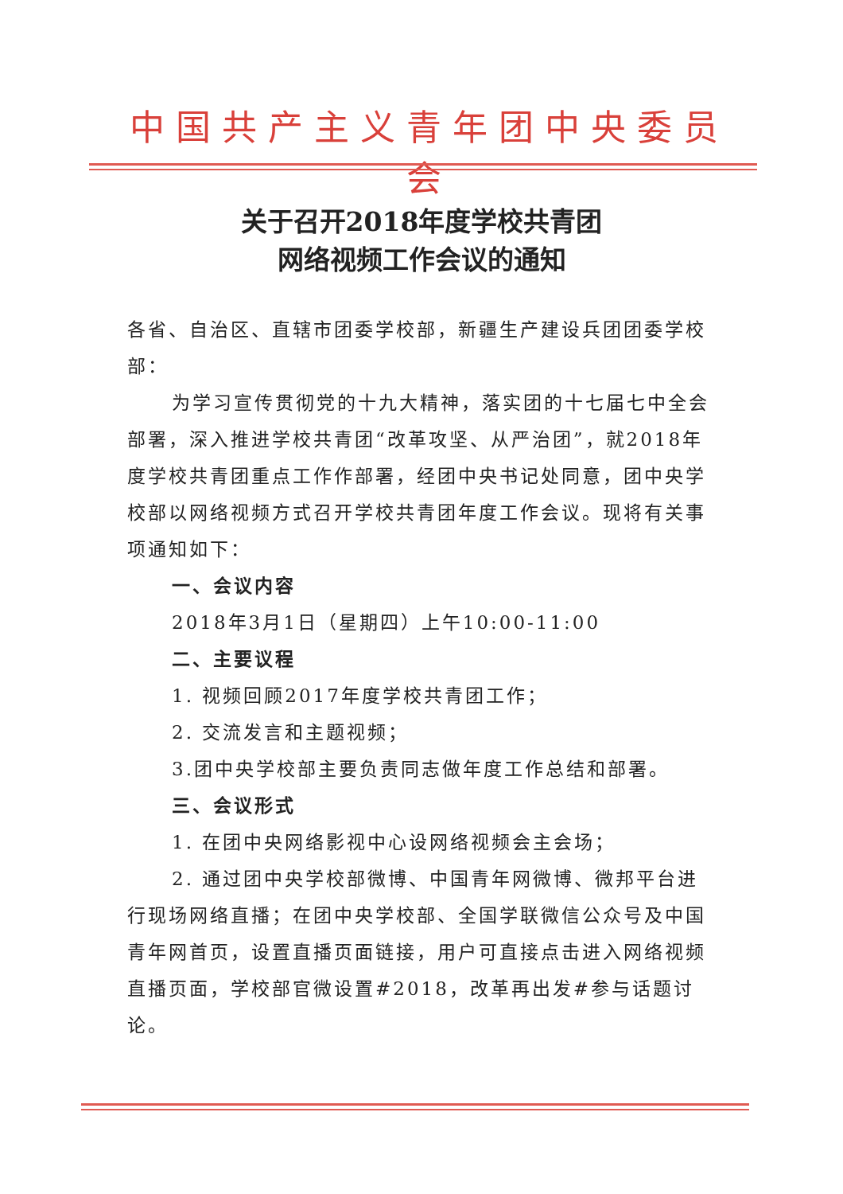中国共产主义青年团中央委员会
关于召开2018年度学校共青团
网络视频工作会议的通知
各省、自治区、直辖市团委学校部，新疆生产建设兵团团委学校部：
为学习宣传贯彻党的十九大精神，落实团的十七届七中全会部署，深入推进学校共青团“改革攻坚、从严治团”，就2018年度学校共青团重点工作作部署，经团中央书记处同意，团中央学校部以网络视频方式召开学校共青团年度工作会议。现将有关事项通知如下：
一、会议内容
2018年3月1日（星期四）上午10:00-11:00
二、主要议程
1. 视频回顾2017年度学校共青团工作；
2. 交流发言和主题视频；
3.团中央学校部主要负责同志做年度工作总结和部署。
三、会议形式
1. 在团中央网络影视中心设网络视频会主会场；
2. 通过团中央学校部微博、中国青年网微博、微邦平台进行现场网络直播；在团中央学校部、全国学联微信公众号及中国青年网首页，设置直播页面链接，用户可直接点击进入网络视频直播页面，学校部官微设置#2018，改革再出发#参与话题讨论。